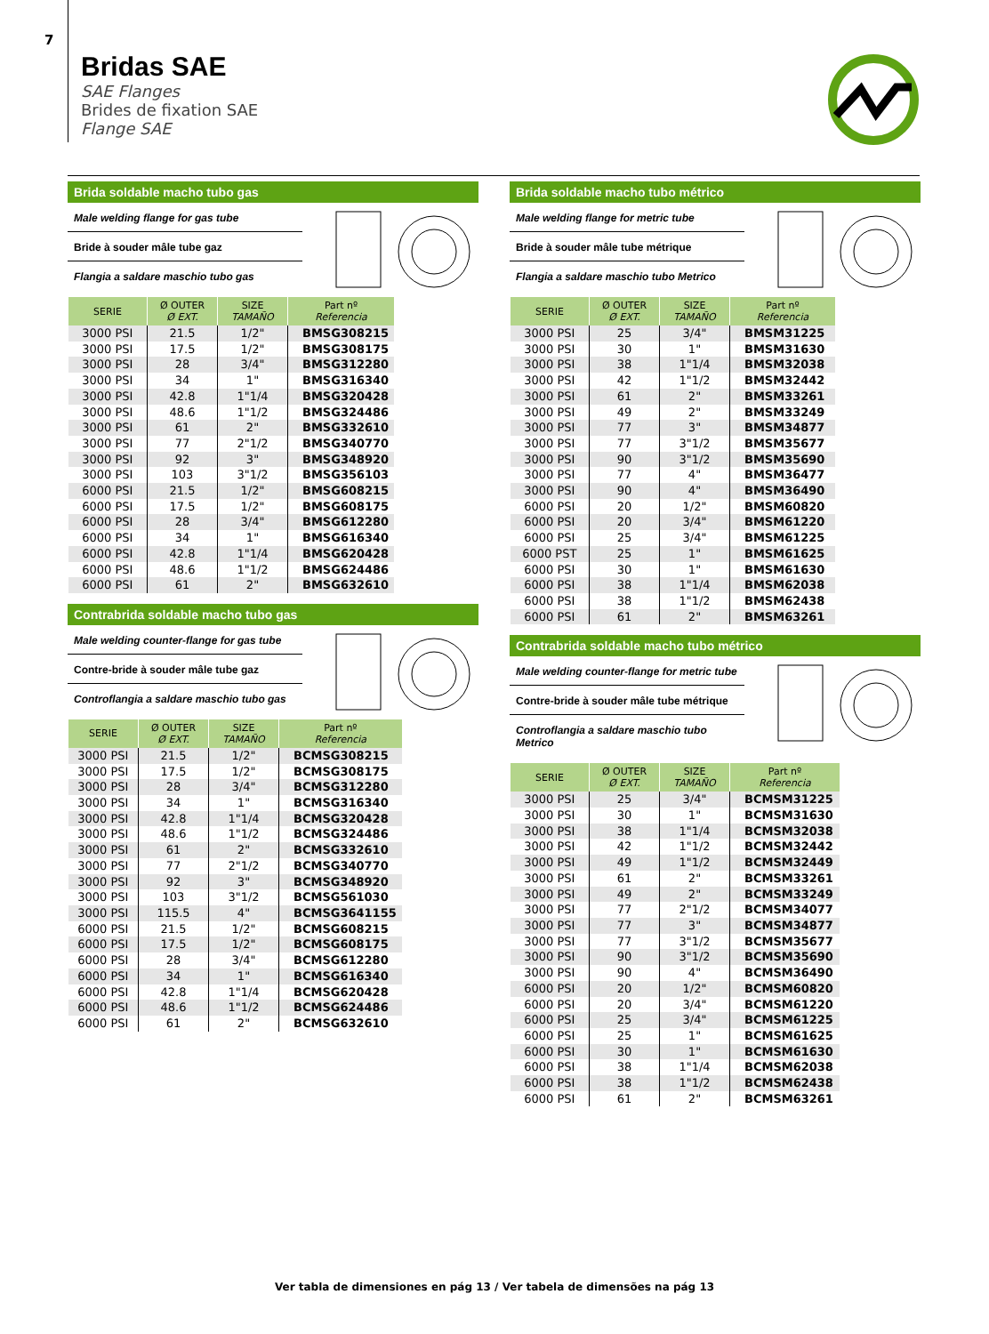7
Bridas SAE
SAE Flanges
Brides de fixation SAE
Flange SAE
Brida soldable macho tubo gas
Male welding flange for gas tube
Bride à souder mâle tube gaz
Flangia a saldare maschio tubo gas
| SERIE | Ø OUTER Ø EXT. | SIZE TAMAÑO | Part nº Referencia |
| --- | --- | --- | --- |
| 3000 PSI | 21.5 | 1/2" | BMSG308215 |
| 3000 PSI | 17.5 | 1/2" | BMSG308175 |
| 3000 PSI | 28 | 3/4" | BMSG312280 |
| 3000 PSI | 34 | 1" | BMSG316340 |
| 3000 PSI | 42.8 | 1"1/4 | BMSG320428 |
| 3000 PSI | 48.6 | 1"1/2 | BMSG324486 |
| 3000 PSI | 61 | 2" | BMSG332610 |
| 3000 PSI | 77 | 2"1/2 | BMSG340770 |
| 3000 PSI | 92 | 3" | BMSG348920 |
| 3000 PSI | 103 | 3"1/2 | BMSG356103 |
| 6000 PSI | 21.5 | 1/2" | BMSG608215 |
| 6000 PSI | 17.5 | 1/2" | BMSG608175 |
| 6000 PSI | 28 | 3/4" | BMSG612280 |
| 6000 PSI | 34 | 1" | BMSG616340 |
| 6000 PSI | 42.8 | 1"1/4 | BMSG620428 |
| 6000 PSI | 48.6 | 1"1/2 | BMSG624486 |
| 6000 PSI | 61 | 2" | BMSG632610 |
Contrabrida soldable macho tubo gas
Male welding counter-flange for gas tube
Contre-bride à souder mâle tube gaz
Controflangia a saldare maschio tubo gas
| SERIE | Ø OUTER Ø EXT. | SIZE TAMAÑO | Part nº Referencia |
| --- | --- | --- | --- |
| 3000 PSI | 21.5 | 1/2" | BCMSG308215 |
| 3000 PSI | 17.5 | 1/2" | BCMSG308175 |
| 3000 PSI | 28 | 3/4" | BCMSG312280 |
| 3000 PSI | 34 | 1" | BCMSG316340 |
| 3000 PSI | 42.8 | 1"1/4 | BCMSG320428 |
| 3000 PSI | 48.6 | 1"1/2 | BCMSG324486 |
| 3000 PSI | 61 | 2" | BCMSG332610 |
| 3000 PSI | 77 | 2"1/2 | BCMSG340770 |
| 3000 PSI | 92 | 3" | BCMSG348920 |
| 3000 PSI | 103 | 3"1/2 | BCMSG561030 |
| 3000 PSI | 115.5 | 4" | BCMSG3641155 |
| 6000 PSI | 21.5 | 1/2" | BCMSG608215 |
| 6000 PSI | 17.5 | 1/2" | BCMSG608175 |
| 6000 PSI | 28 | 3/4" | BCMSG612280 |
| 6000 PSI | 34 | 1" | BCMSG616340 |
| 6000 PSI | 42.8 | 1"1/4 | BCMSG620428 |
| 6000 PSI | 48.6 | 1"1/2 | BCMSG624486 |
| 6000 PSI | 61 | 2" | BCMSG632610 |
Brida soldable macho tubo métrico
Male welding flange for metric tube
Bride à souder mâle tube métrique
Flangia a saldare maschio tubo Metrico
| SERIE | Ø OUTER Ø EXT. | SIZE TAMAÑO | Part nº Referencia |
| --- | --- | --- | --- |
| 3000 PSI | 25 | 3/4" | BMSM31225 |
| 3000 PSI | 30 | 1" | BMSM31630 |
| 3000 PSI | 38 | 1"1/4 | BMSM32038 |
| 3000 PSI | 42 | 1"1/2 | BMSM32442 |
| 3000 PSI | 61 | 2" | BMSM33261 |
| 3000 PSI | 49 | 2" | BMSM33249 |
| 3000 PSI | 77 | 3" | BMSM34877 |
| 3000 PSI | 77 | 3"1/2 | BMSM35677 |
| 3000 PSI | 90 | 3"1/2 | BMSM35690 |
| 3000 PSI | 77 | 4" | BMSM36477 |
| 3000 PSI | 90 | 4" | BMSM36490 |
| 6000 PSI | 20 | 1/2" | BMSM60820 |
| 6000 PSI | 20 | 3/4" | BMSM61220 |
| 6000 PSI | 25 | 3/4" | BMSM61225 |
| 6000 PST | 25 | 1" | BMSM61625 |
| 6000 PSI | 30 | 1" | BMSM61630 |
| 6000 PSI | 38 | 1"1/4 | BMSM62038 |
| 6000 PSI | 38 | 1"1/2 | BMSM62438 |
| 6000 PSI | 61 | 2" | BMSM63261 |
Contrabrida soldable macho tubo métrico
Male welding counter-flange for metric tube
Contre-bride à souder mâle tube métrique
Controflangia a saldare maschio tubo Metrico
| SERIE | Ø OUTER Ø EXT. | SIZE TAMAÑO | Part nº Referencia |
| --- | --- | --- | --- |
| 3000 PSI | 25 | 3/4" | BCMSM31225 |
| 3000 PSI | 30 | 1" | BCMSM31630 |
| 3000 PSI | 38 | 1"1/4 | BCMSM32038 |
| 3000 PSI | 42 | 1"1/2 | BCMSM32442 |
| 3000 PSI | 49 | 1"1/2 | BCMSM32449 |
| 3000 PSI | 61 | 2" | BCMSM33261 |
| 3000 PSI | 49 | 2" | BCMSM33249 |
| 3000 PSI | 77 | 2"1/2 | BCMSM34077 |
| 3000 PSI | 77 | 3" | BCMSM34877 |
| 3000 PSI | 77 | 3"1/2 | BCMSM35677 |
| 3000 PSI | 90 | 3"1/2 | BCMSM35690 |
| 3000 PSI | 90 | 4" | BCMSM36490 |
| 6000 PSI | 20 | 1/2" | BCMSM60820 |
| 6000 PSI | 20 | 3/4" | BCMSM61220 |
| 6000 PSI | 25 | 3/4" | BCMSM61225 |
| 6000 PSI | 25 | 1" | BCMSM61625 |
| 6000 PSI | 30 | 1" | BCMSM61630 |
| 6000 PSI | 38 | 1"1/4 | BCMSM62038 |
| 6000 PSI | 38 | 1"1/2 | BCMSM62438 |
| 6000 PSI | 61 | 2" | BCMSM63261 |
Ver tabla de dimensiones en pág 13 / Ver tabela de dimensões na pág 13